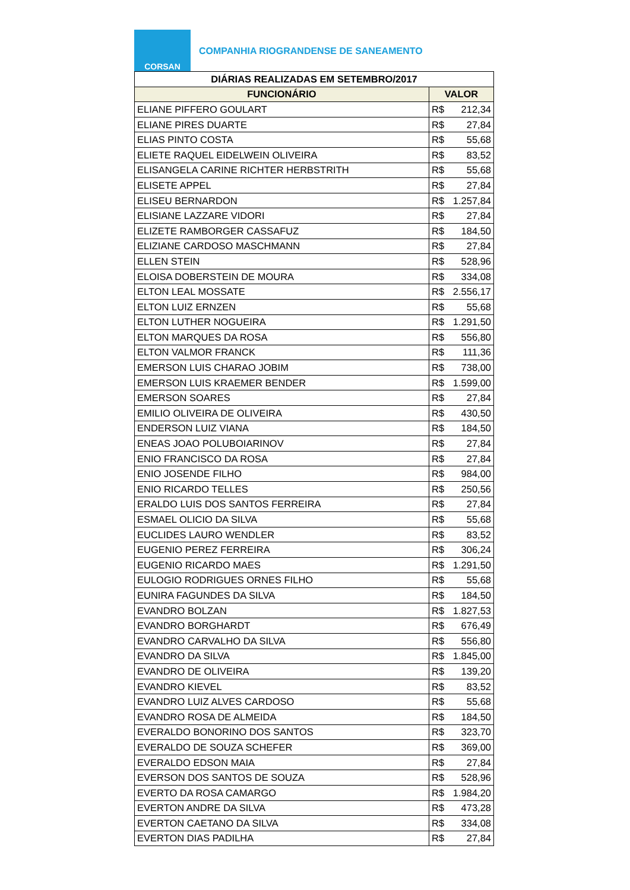CORSAN
COMPANHIA RIOGRANDENSE DE SANEAMENTO
| DIÁRIAS REALIZADAS EM SETEMBRO/2017 | |
| --- | --- |
| FUNCIONÁRIO | VALOR |
| ELIANE PIFFERO GOULART | R$ 212,34 |
| ELIANE PIRES DUARTE | R$ 27,84 |
| ELIAS PINTO COSTA | R$ 55,68 |
| ELIETE RAQUEL EIDELWEIN OLIVEIRA | R$ 83,52 |
| ELISANGELA CARINE RICHTER HERBSTRITH | R$ 55,68 |
| ELISETE APPEL | R$ 27,84 |
| ELISEU BERNARDON | R$ 1.257,84 |
| ELISIANE LAZZARE VIDORI | R$ 27,84 |
| ELIZETE RAMBORGER CASSAFUZ | R$ 184,50 |
| ELIZIANE CARDOSO MASCHMANN | R$ 27,84 |
| ELLEN STEIN | R$ 528,96 |
| ELOISA DOBERSTEIN DE MOURA | R$ 334,08 |
| ELTON LEAL MOSSATE | R$ 2.556,17 |
| ELTON LUIZ ERNZEN | R$ 55,68 |
| ELTON LUTHER NOGUEIRA | R$ 1.291,50 |
| ELTON MARQUES DA ROSA | R$ 556,80 |
| ELTON VALMOR FRANCK | R$ 111,36 |
| EMERSON LUIS CHARAO JOBIM | R$ 738,00 |
| EMERSON LUIS KRAEMER BENDER | R$ 1.599,00 |
| EMERSON SOARES | R$ 27,84 |
| EMILIO OLIVEIRA DE OLIVEIRA | R$ 430,50 |
| ENDERSON LUIZ VIANA | R$ 184,50 |
| ENEAS JOAO POLUBOIARINOV | R$ 27,84 |
| ENIO FRANCISCO DA ROSA | R$ 27,84 |
| ENIO JOSENDE FILHO | R$ 984,00 |
| ENIO RICARDO TELLES | R$ 250,56 |
| ERALDO LUIS DOS SANTOS FERREIRA | R$ 27,84 |
| ESMAEL OLICIO DA SILVA | R$ 55,68 |
| EUCLIDES LAURO WENDLER | R$ 83,52 |
| EUGENIO PEREZ FERREIRA | R$ 306,24 |
| EUGENIO RICARDO MAES | R$ 1.291,50 |
| EULOGIO RODRIGUES ORNES FILHO | R$ 55,68 |
| EUNIRA FAGUNDES DA SILVA | R$ 184,50 |
| EVANDRO BOLZAN | R$ 1.827,53 |
| EVANDRO BORGHARDT | R$ 676,49 |
| EVANDRO CARVALHO DA SILVA | R$ 556,80 |
| EVANDRO DA SILVA | R$ 1.845,00 |
| EVANDRO DE OLIVEIRA | R$ 139,20 |
| EVANDRO KIEVEL | R$ 83,52 |
| EVANDRO LUIZ ALVES CARDOSO | R$ 55,68 |
| EVANDRO ROSA DE ALMEIDA | R$ 184,50 |
| EVERALDO BONORINO DOS SANTOS | R$ 323,70 |
| EVERALDO DE SOUZA SCHEFER | R$ 369,00 |
| EVERALDO EDSON MAIA | R$ 27,84 |
| EVERSON DOS SANTOS DE SOUZA | R$ 528,96 |
| EVERTO DA ROSA CAMARGO | R$ 1.984,20 |
| EVERTON ANDRE DA SILVA | R$ 473,28 |
| EVERTON CAETANO DA SILVA | R$ 334,08 |
| EVERTON DIAS PADILHA | R$ 27,84 |